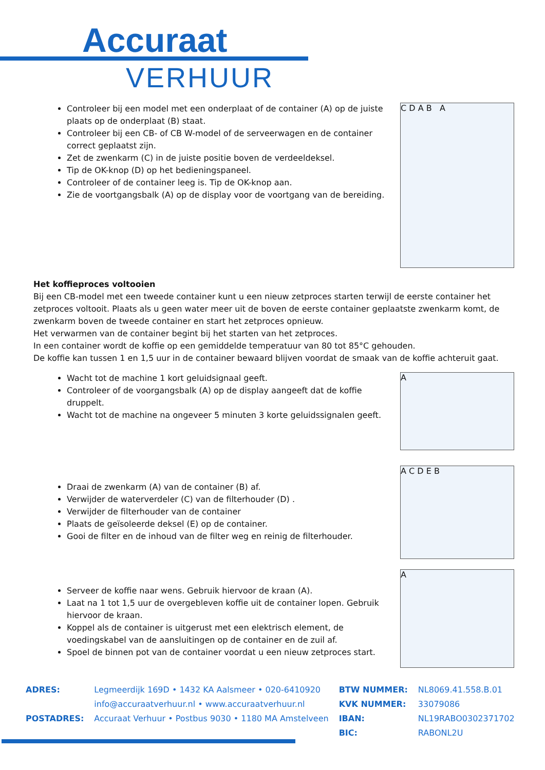Accuraat
VERHUUR
Controleer bij een model met een onderplaat of de container (A) op de juiste plaats op de onderplaat (B) staat.
Controleer bij een CB- of CB W-model of de serveerwagen en de container correct geplaatst zijn.
Zet de zwenkarm (C) in de juiste positie boven de verdeeldeksel.
Tip de OK-knop (D) op het bedieningspaneel.
Controleer of de container leeg is. Tip de OK-knop aan.
Zie de voortgangsbalk (A) op de display voor de voortgang van de bereiding.
C D A B A
Het koffieproces voltooien
Bij een CB-model met een tweede container kunt u een nieuw zetproces starten terwijl de eerste container het zetproces voltooit. Plaats als u geen water meer uit de boven de eerste container geplaatste zwenkarm komt, de zwenkarm boven de tweede container en start het zetproces opnieuw.
Het verwarmen van de container begint bij het starten van het zetproces.
In een container wordt de koffie op een gemiddelde temperatuur van 80 tot 85°C gehouden.
De koffie kan tussen 1 en 1,5 uur in de container bewaard blijven voordat de smaak van de koffie achteruit gaat.
Wacht tot de machine 1 kort geluidsignaal geeft.
Controleer of de voorgangsbalk (A) op de display aangeeft dat de koffie druppelt.
Wacht tot de machine na ongeveer 5 minuten 3 korte geluidssignalen geeft.
A
Draai de zwenkarm (A) van de container (B) af.
Verwijder de waterverdeler (C) van de filterhouder (D) .
Verwijder de filterhouder van de container
Plaats de geïsoleerde deksel (E) op de container.
Gooi de filter en de inhoud van de filter weg en reinig de filterhouder.
A C D E B
Serveer de koffie naar wens. Gebruik hiervoor de kraan (A).
Laat na 1 tot 1,5 uur de overgebleven koffie uit de container lopen. Gebruik hiervoor de kraan.
Koppel als de container is uitgerust met een elektrisch element, de voedingskabel van de aansluitingen op de container en de zuil af.
Spoel de binnen pot van de container voordat u een nieuw zetproces start.
A
ADRES:
POSTADRES:
Legmeerdijk 169D • 1432 KA Aalsmeer • 020-6410920
info@accuraatverhuur.nl • www.accuraatverhuur.nl
Accuraat Verhuur • Postbus 9030 • 1180 MA Amstelveen
BTW NUMMER:
KVK NUMMER:
IBAN:
BIC:
NL8069.41.558.B.01
33079086
NL19RABO0302371702
RABONL2U